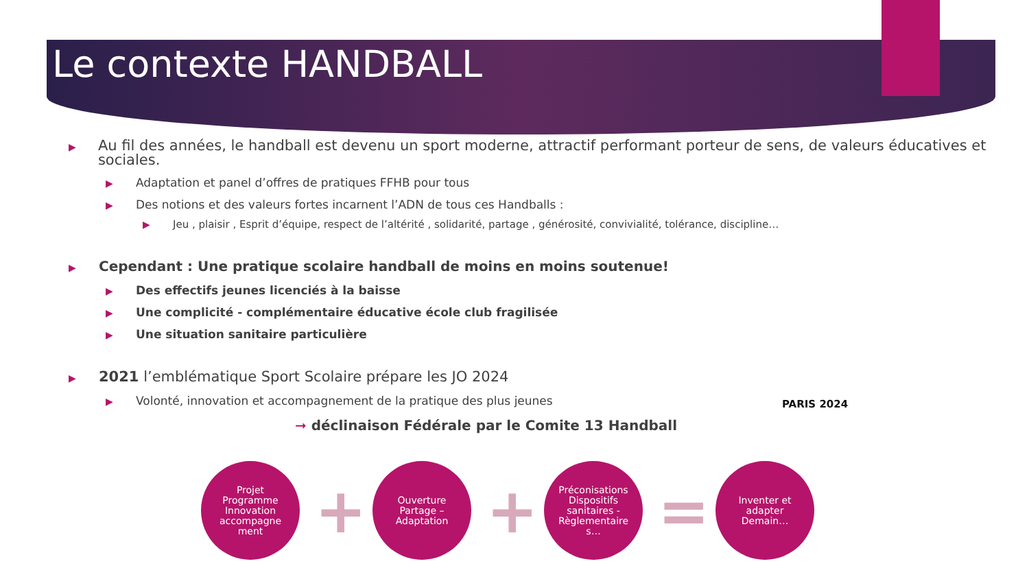Le contexte HANDBALL
▶
Au fil des années, le handball est devenu un sport moderne, attractif performant porteur de sens, de valeurs éducatives et sociales.
▶
Adaptation et panel d’offres de pratiques FFHB pour tous
▶
Des notions et des valeurs fortes incarnent l’ADN de tous ces Handballs :
▶ Jeu , plaisir , Esprit d’équipe, respect de l’altérité , solidarité, partage , générosité, convivialité, tolérance, discipline…
▶
Cependant : Une pratique scolaire handball de moins en moins soutenue!
▶
Des effectifs jeunes licenciés à la baisse
▶
Une complicité - complémentaire éducative école club fragilisée
▶
Une situation sanitaire particulière
▶
2021 l’emblématique Sport Scolaire prépare les JO 2024
▶
Volonté, innovation et accompagnement de la pratique des plus jeunes
➞ déclinaison Fédérale par le Comite 13 Handball
PARIS 2024
Projet
Programme
Innovation
accompagne
ment
+
Ouverture
Partage –
Adaptation
+
Préconisations
Dispositifs
sanitaires -
Règlementaire
s…
=
Inventer et
adapter
Demain…